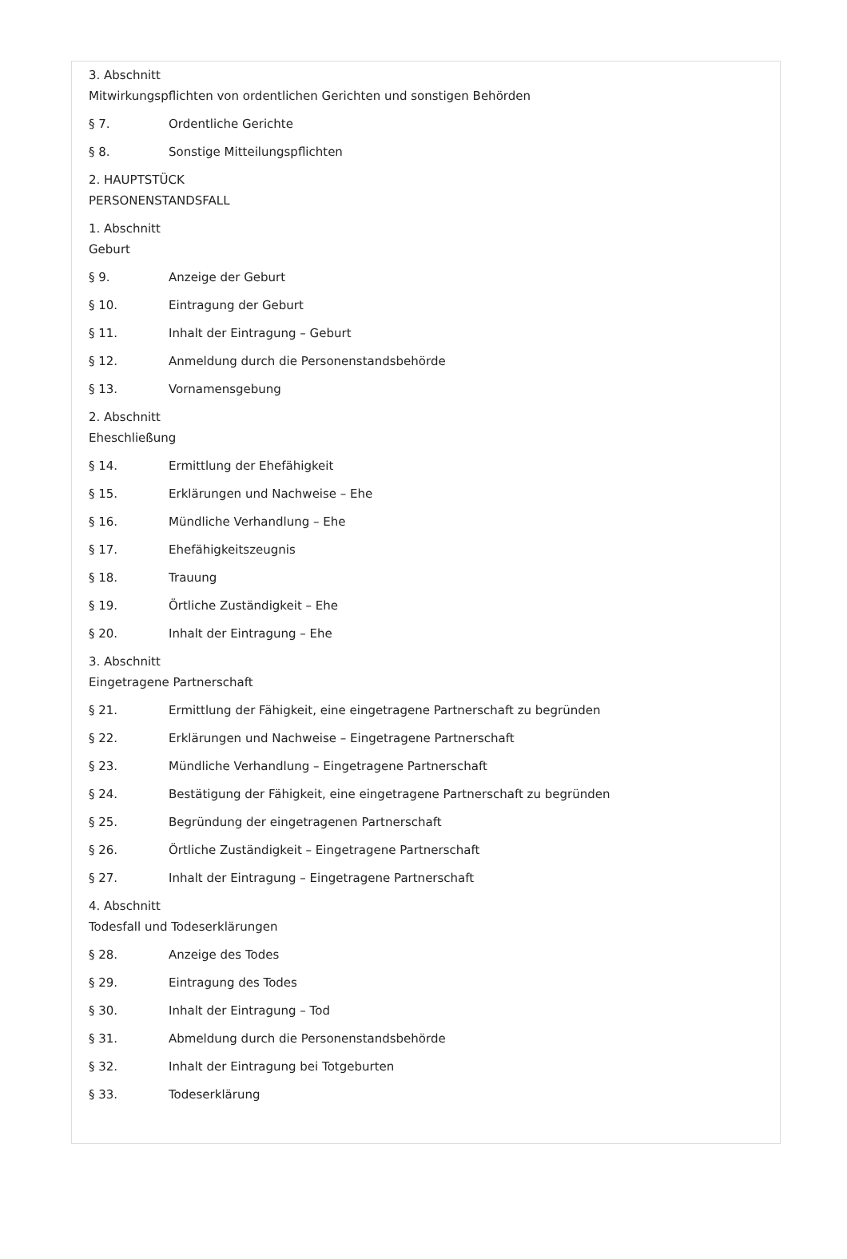3. Abschnitt
Mitwirkungspflichten von ordentlichen Gerichten und sonstigen Behörden
§ 7. Ordentliche Gerichte
§ 8. Sonstige Mitteilungspflichten
2. HAUPTSTÜCK
PERSONENSTANDSFALL
1. Abschnitt
Geburt
§ 9. Anzeige der Geburt
§ 10. Eintragung der Geburt
§ 11. Inhalt der Eintragung – Geburt
§ 12. Anmeldung durch die Personenstandsbehörde
§ 13. Vornamensgebung
2. Abschnitt
Eheschließung
§ 14. Ermittlung der Ehefähigkeit
§ 15. Erklärungen und Nachweise – Ehe
§ 16. Mündliche Verhandlung – Ehe
§ 17. Ehefähigkeitszeugnis
§ 18. Trauung
§ 19. Örtliche Zuständigkeit – Ehe
§ 20. Inhalt der Eintragung – Ehe
3. Abschnitt
Eingetragene Partnerschaft
§ 21. Ermittlung der Fähigkeit, eine eingetragene Partnerschaft zu begründen
§ 22. Erklärungen und Nachweise – Eingetragene Partnerschaft
§ 23. Mündliche Verhandlung – Eingetragene Partnerschaft
§ 24. Bestätigung der Fähigkeit, eine eingetragene Partnerschaft zu begründen
§ 25. Begründung der eingetragenen Partnerschaft
§ 26. Örtliche Zuständigkeit – Eingetragene Partnerschaft
§ 27. Inhalt der Eintragung – Eingetragene Partnerschaft
4. Abschnitt
Todesfall und Todeserklärungen
§ 28. Anzeige des Todes
§ 29. Eintragung des Todes
§ 30. Inhalt der Eintragung – Tod
§ 31. Abmeldung durch die Personenstandsbehörde
§ 32. Inhalt der Eintragung bei Totgeburten
§ 33. Todeserklärung